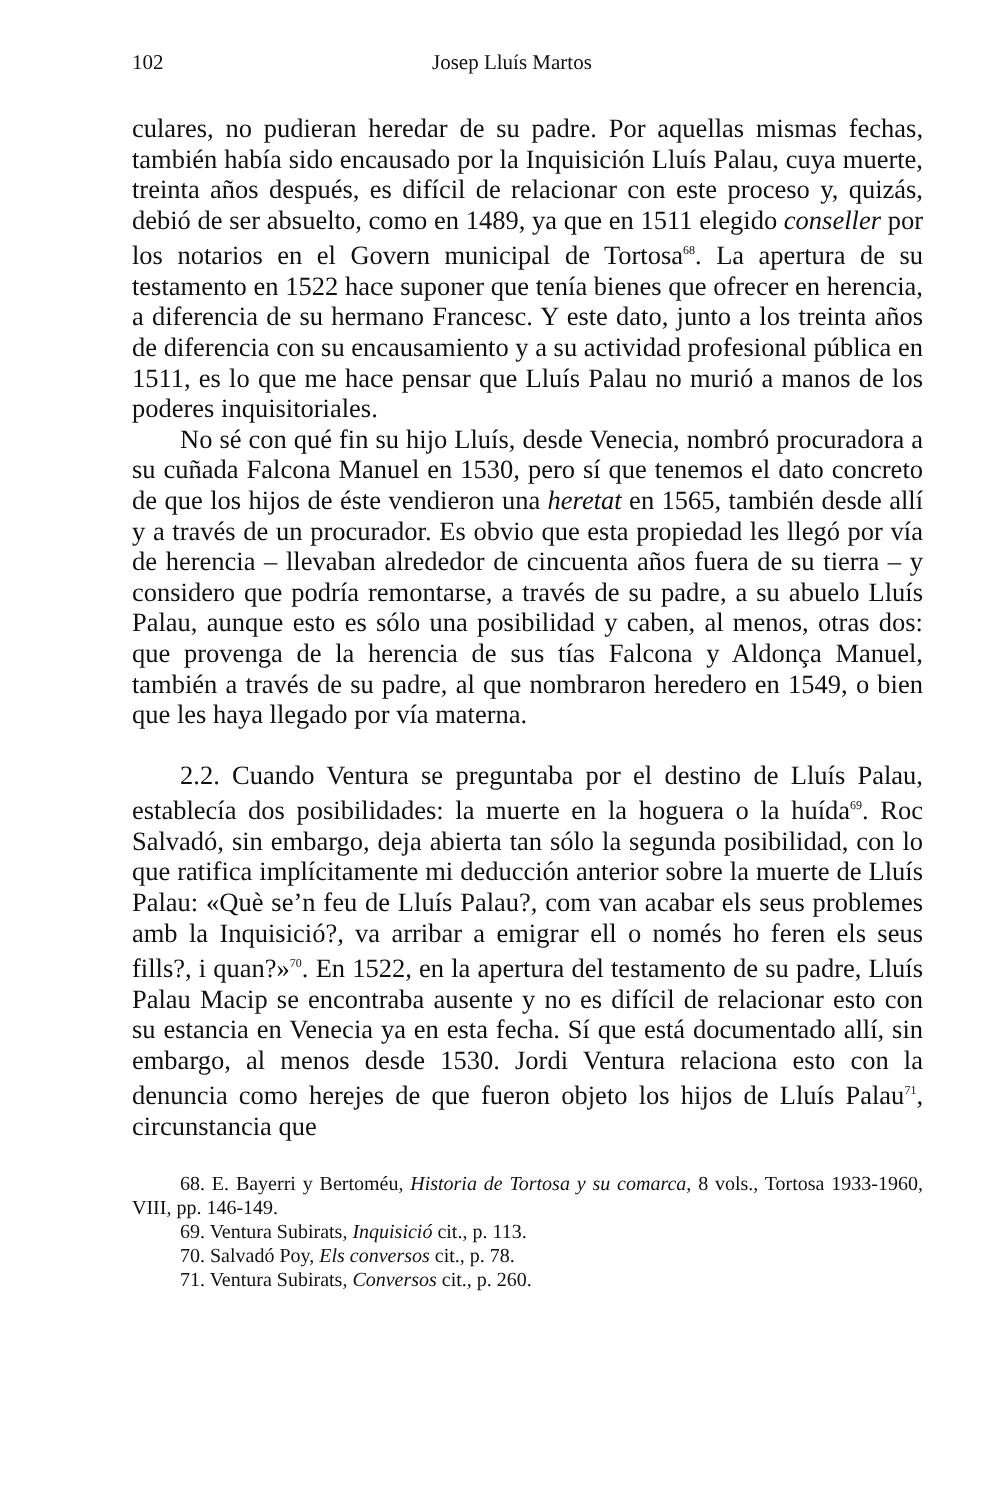102 Josep Lluís Martos
culares, no pudieran heredar de su padre. Por aquellas mismas fechas, también había sido encausado por la Inquisición Lluís Palau, cuya muerte, treinta años después, es difícil de relacionar con este proceso y, quizás, debió de ser absuelto, como en 1489, ya que en 1511 elegido conseller por los notarios en el Govern municipal de Tortosa<sup>68</sup>. La apertura de su testamento en 1522 hace suponer que tenía bienes que ofrecer en herencia, a diferencia de su hermano Francesc. Y este dato, junto a los treinta años de diferencia con su encausamiento y a su actividad profesional pública en 1511, es lo que me hace pensar que Lluís Palau no murió a manos de los poderes inquisitoriales.
No sé con qué fin su hijo Lluís, desde Venecia, nombró procuradora a su cuñada Falcona Manuel en 1530, pero sí que tenemos el dato concreto de que los hijos de éste vendieron una heretat en 1565, también desde allí y a través de un procurador. Es obvio que esta propiedad les llegó por vía de herencia – llevaban alrededor de cincuenta años fuera de su tierra – y considero que podría remontarse, a través de su padre, a su abuelo Lluís Palau, aunque esto es sólo una posibilidad y caben, al menos, otras dos: que provenga de la herencia de sus tías Falcona y Aldonça Manuel, también a través de su padre, al que nombraron heredero en 1549, o bien que les haya llegado por vía materna.
2.2. Cuando Ventura se preguntaba por el destino de Lluís Palau, establecía dos posibilidades: la muerte en la hoguera o la huída<sup>69</sup>. Roc Salvadó, sin embargo, deja abierta tan sólo la segunda posibilidad, con lo que ratifica implícitamente mi deducción anterior sobre la muerte de Lluís Palau: «Què se’n feu de Lluís Palau?, com van acabar els seus problemes amb la Inquisició?, va arribar a emigrar ell o només ho feren els seus fills?, i quan?»<sup>70</sup>. En 1522, en la apertura del testamento de su padre, Lluís Palau Macip se encontraba ausente y no es difícil de relacionar esto con su estancia en Venecia ya en esta fecha. Sí que está documentado allí, sin embargo, al menos desde 1530. Jordi Ventura relaciona esto con la denuncia como herejes de que fueron objeto los hijos de Lluís Palau<sup>71</sup>, circunstancia que
68. E. Bayerri y Bertoméu, Historia de Tortosa y su comarca, 8 vols., Tortosa 1933-1960, VIII, pp. 146-149.
69. Ventura Subirats, Inquisició cit., p. 113.
70. Salvadó Poy, Els conversos cit., p. 78.
71. Ventura Subirats, Conversos cit., p. 260.